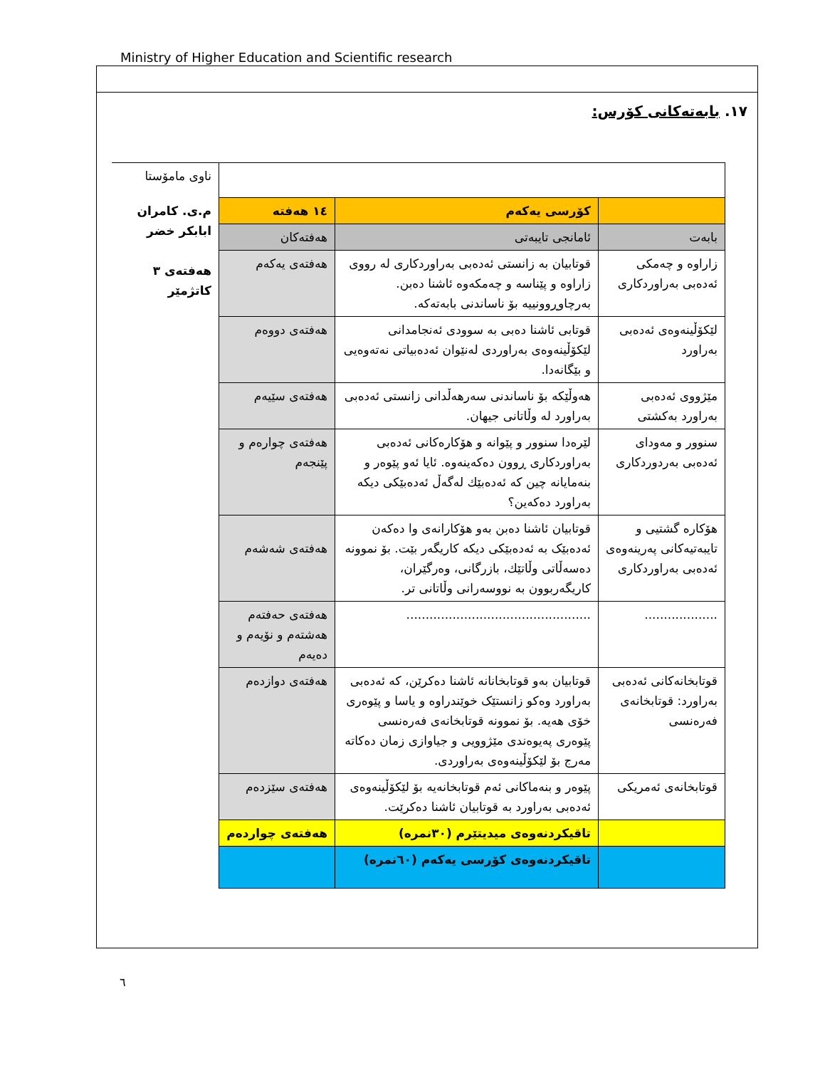Ministry of Higher Education and Scientific research
١٧. بابەتەکانی کۆرس:
| | | | ناوی مامۆستا |
| | کۆرسی یەکەم | ١٤ هەفتە | م.ی. کامران ابابکر خضر هەفتەی ٣ کاتژمێر |
| بابەت | ئامانجی تایبەتی | هەفتەکان | |
| زاراوە و چەمکی ئەدەبی بەراوردکاری | قوتابیان بە زانستی ئەدەبی بەراوردکاری لە رووی زاراوە و پێناسە و چەمکەوە ئاشنا دەبن. بەرچاوڕوونییە بۆ ناساندنی بابەتەکە. | هەفتەی یەکەم | |
| لێکۆڵینەوەی ئەدەبی بەراورد | قوتابی ئاشنا دەبی بە سوودی ئەنجامدانی لێکۆڵینەوەی بەراوردی لەنێوان ئەدەبیاتی نەتەوەیی و بێگانەدا. | هەفتەی دووەم | |
| مێژووی ئەدەبی بەراورد بەکشتی | هەوڵێکە بۆ ناساندنی سەرهەڵدانی زانستی ئەدەبی بەراورد لە وڵاتانی جیهان. | هەفتەی سێیەم | |
| سنوور و مەودای ئەدەبی بەردوردکاری | لێرەدا سنوور و پێوانە و هۆکارەکانی ئەدەبی بەراوردکاری ڕوون دەکەینەوە. ئایا ئەو پێوەر و بنەمایانە چین کە ئەدەبێك لەگەڵ ئەدەبێکی دیکە بەراورد دەکەین؟ | هەفتەی چوارەم و پێنجەم | |
| هۆکارە گشتیی و تایبەتیەکانی پەرینەوەی ئەدەبی بەراوردکاری | قوتابیان ئاشنا دەبن بەو هۆکارانەی وا دەکەن ئەدەبێک بە ئەدەبێکی دیکە کاریگەر بێت. بۆ نموونە دەسەڵاتی وڵاتێك، بازرگانی، وەرگێران، کاریگەربوون بە نووسەرانی وڵاتانی تر. | هەفتەی شەشەم | |
| ................... | ................................................ | هەفتەی حەفتەم هەشتەم و نۆیەم و دەیەم | |
| قوتابخانەکانی ئەدەبی بەراورد: قوتابخانەی فەرەنسی | قوتابیان بەو قوتابخانانە ئاشنا دەکرێن، کە ئەدەبی بەراورد وەکو زانستێک خوێندراوە و یاسا و پێوەری خۆی هەیە. بۆ نموونە قوتابخانەی فەرەنسی پێوەری پەیوەندی مێژوویی و جیاوازی زمان دەکاتە مەرج بۆ لێکۆڵینەوەی بەراوردی. | هەفتەی دوازدەم | |
| قوتابخانەی ئەمریکی | پێوەر و بنەماکانی ئەم قوتابخانەیە بۆ لێکۆڵینەوەی ئەدەبی بەراورد بە قوتابیان ئاشنا دەکرێت. | هەفتەی سێزدەم | |
| | تاقیکردنەوەی میدیتێرم (٣٠نمرە) | هەفتەی چواردەم | |
| | تاقیکردنەوەی کۆرسی یەکەم (٦٠نمرە) | | |
٦